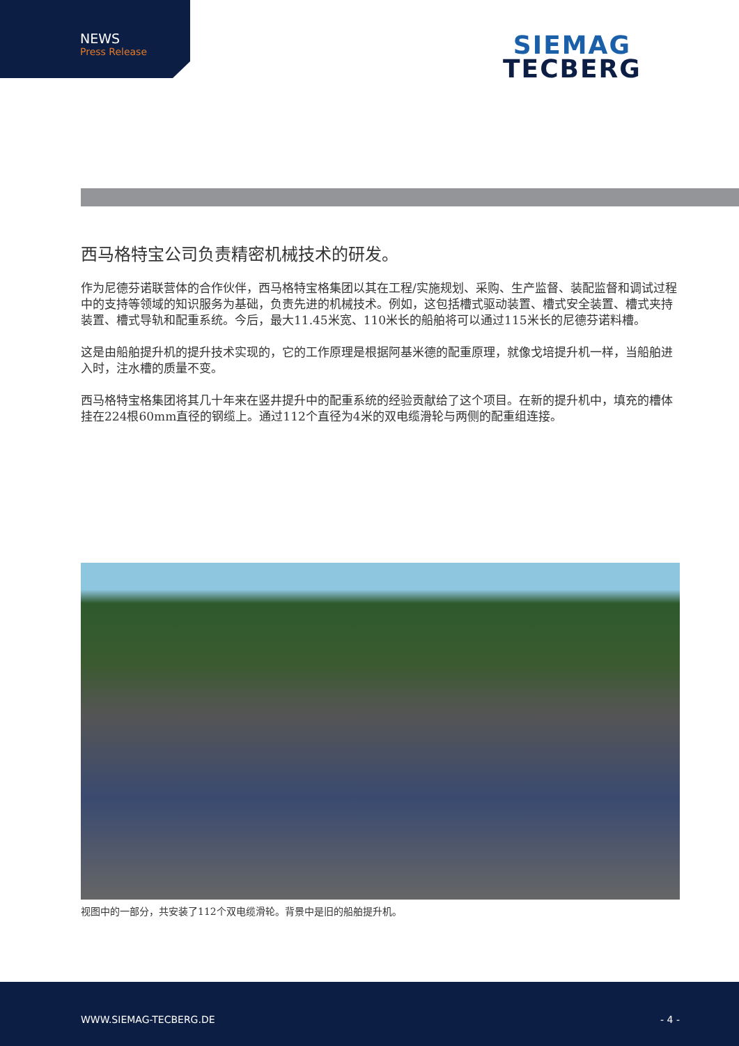NEWS
Press Release
SIEMAG
TECBERG
西马格特宝公司负责精密机械技术的研发。
作为尼德芬诺联营体的合作伙伴，西马格特宝格集团以其在工程/实施规划、采购、生产监督、装配监督和调试过程中的支持等领域的知识服务为基础，负责先进的机械技术。例如，这包括槽式驱动装置、槽式安全装置、槽式夹持装置、槽式导轨和配重系统。今后，最大11.45米宽、110米长的船舶将可以通过115米长的尼德芬诺料槽。
这是由船舶提升机的提升技术实现的，它的工作原理是根据阿基米德的配重原理，就像戈培提升机一样，当船舶进入时，注水槽的质量不变。
西马格特宝格集团将其几十年来在竖井提升中的配重系统的经验贡献给了这个项目。在新的提升机中，填充的槽体挂在224根60mm直径的钢缆上。通过112个直径为4米的双电缆滑轮与两侧的配重组连接。
视图中的一部分，共安装了112个双电缆滑轮。背景中是旧的船舶提升机。
WWW.SIEMAG-TECBERG.DE - 4 -